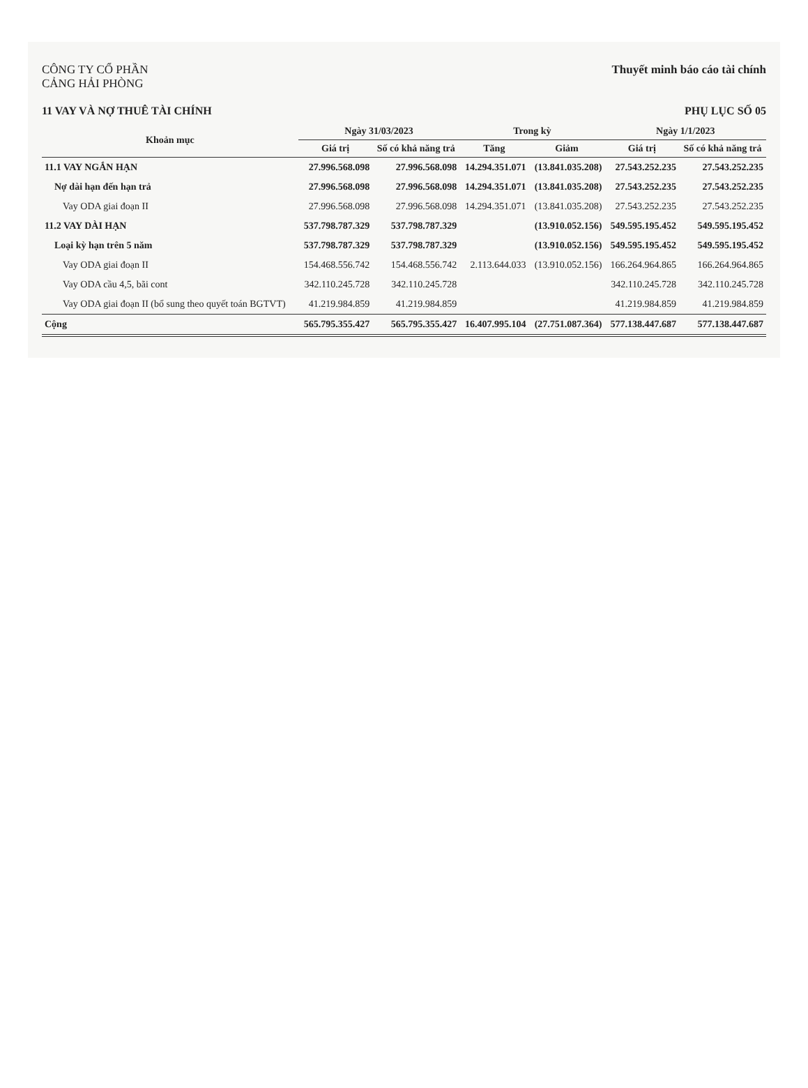CÔNG TY CỔ PHẦN
CẢNG HẢI PHÒNG
Thuyết minh báo cáo tài chính
11 VAY VÀ NỢ THUÊ TÀI CHÍNH PHỤ LỤC SỐ 05
| Khoản mục | Ngày 31/03/2023 | | Trong kỳ | | Ngày 1/1/2023 | |
| --- | --- | --- | --- | --- | --- | --- |
| | Giá trị | Số có khả năng trả | Tăng | Giảm | Giá trị | Số có khả năng trả |
| 11.1 VAY NGẮN HẠN | 27.996.568.098 | 27.996.568.098 | 14.294.351.071 | (13.841.035.208) | 27.543.252.235 | 27.543.252.235 |
| Nợ dài hạn đến hạn trả | 27.996.568.098 | 27.996.568.098 | 14.294.351.071 | (13.841.035.208) | 27.543.252.235 | 27.543.252.235 |
| Vay ODA giai đoạn II | 27.996.568.098 | 27.996.568.098 | 14.294.351.071 | (13.841.035.208) | 27.543.252.235 | 27.543.252.235 |
| 11.2 VAY DÀI HẠN | 537.798.787.329 | 537.798.787.329 | | (13.910.052.156) | 549.595.195.452 | 549.595.195.452 |
| Loại kỳ hạn trên 5 năm | 537.798.787.329 | 537.798.787.329 | | (13.910.052.156) | 549.595.195.452 | 549.595.195.452 |
| Vay ODA giai đoạn II | 154.468.556.742 | 154.468.556.742 | 2.113.644.033 | (13.910.052.156) | 166.264.964.865 | 166.264.964.865 |
| Vay ODA cầu 4,5, bãi cont | 342.110.245.728 | 342.110.245.728 | | | 342.110.245.728 | 342.110.245.728 |
| Vay ODA giai đoạn II (bổ sung theo quyết toán BGTVT) | 41.219.984.859 | 41.219.984.859 | | | 41.219.984.859 | 41.219.984.859 |
| Cộng | 565.795.355.427 | 565.795.355.427 | 16.407.995.104 | (27.751.087.364) | 577.138.447.687 | 577.138.447.687 |